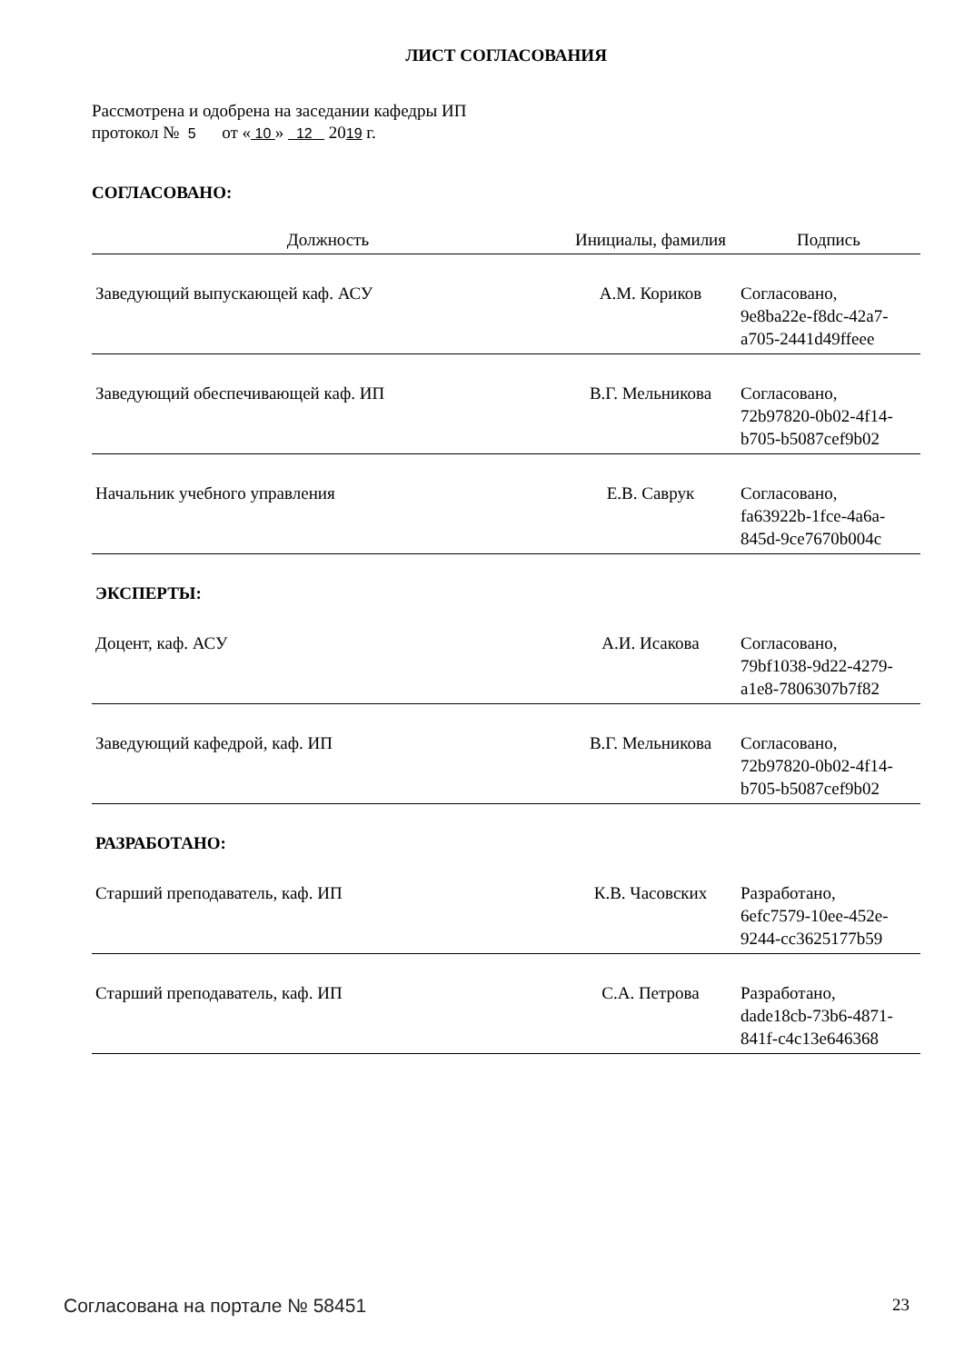ЛИСТ СОГЛАСОВАНИЯ
Рассмотрена и одобрена на заседании кафедры ИП
протокол № 5 от « 10 » 12 2019 г.
СОГЛАСОВАНО:
| Должность | Инициалы, фамилия | Подпись |
| --- | --- | --- |
| Заведующий выпускающей каф. АСУ | А.М. Кориков | Согласовано, 9e8ba22e-f8dc-42a7- a705-2441d49ffeee |
| Заведующий обеспечивающей каф. ИП | В.Г. Мельникова | Согласовано, 72b97820-0b02-4f14- b705-b5087cef9b02 |
| Начальник учебного управления | Е.В. Саврук | Согласовано, fa63922b-1fce-4a6a- 845d-9ce7670b004c |
| ЭКСПЕРТЫ: | | |
| Доцент, каф. АСУ | А.И. Исакова | Согласовано, 79bf1038-9d22-4279- a1e8-7806307b7f82 |
| Заведующий кафедрой, каф. ИП | В.Г. Мельникова | Согласовано, 72b97820-0b02-4f14- b705-b5087cef9b02 |
| РАЗРАБОТАНО: | | |
| Старший преподаватель, каф. ИП | К.В. Часовских | Разработано, 6efc7579-10ee-452e- 9244-cc3625177b59 |
| Старший преподаватель, каф. ИП | С.А. Петрова | Разработано, dade18cb-73b6-4871- 841f-c4c13e646368 |
Согласована на портале № 58451 23